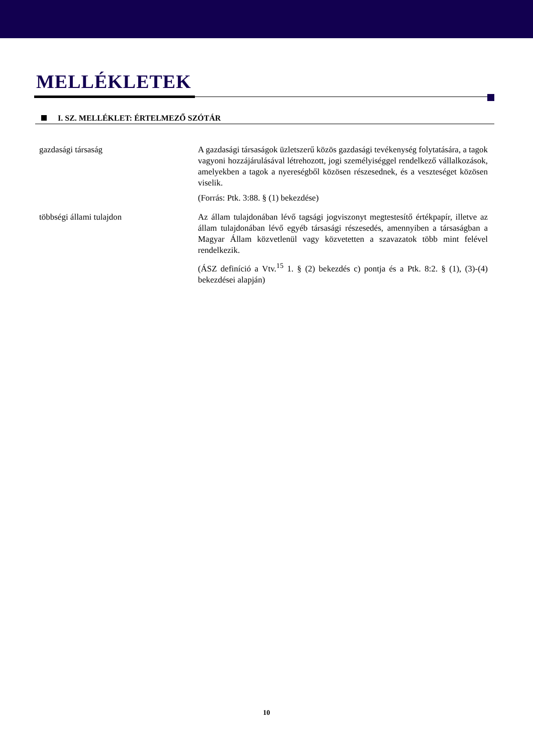MELLÉKLETEK
I. SZ. MELLÉKLET: ÉRTELMEZŐ SZÓTÁR
| gazdasági társaság | A gazdasági társaságok üzletszerű közös gazdasági tevékenység folytatására, a tagok vagyoni hozzájárulásával létrehozott, jogi személyiséggel rendelkező vállalkozások, amelyekben a tagok a nyereségből közösen részesednek, és a veszteséget közösen viselik. (Forrás: Ptk. 3:88. § (1) bekezdése) |
| többségi állami tulajdon | Az állam tulajdonában lévő tagsági jogviszonyt megtestesítő értékpapír, illetve az állam tulajdonában lévő egyéb társasági részesedés, amennyiben a társaságban a Magyar Állam közvetlenül vagy közvetetten a szavazatok több mint felével rendelkezik. (ÁSZ definíció a Vtv.<sup>15</sup> 1. § (2) bekezdés c) pontja és a Ptk. 8:2. § (1), (3)-(4) bekezdései alapján) |
10